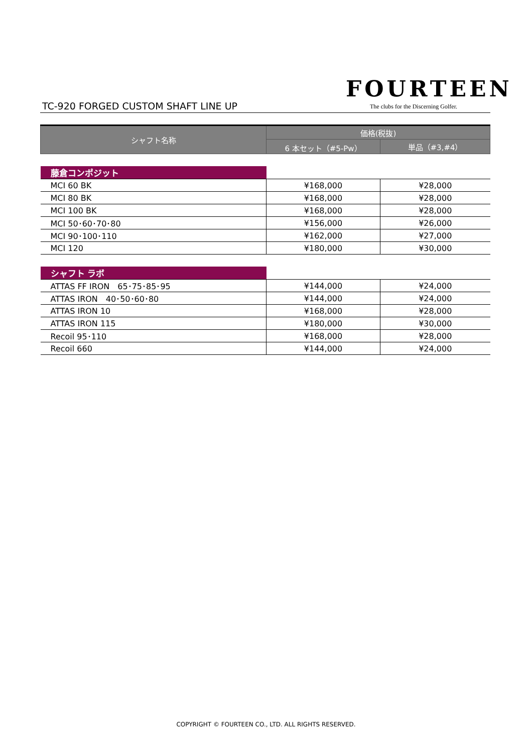TC-920 FORGED CUSTOM SHAFT LINE UP
FOURTEEN
The clubs for the Discerning Golfer.
| シャフト名称 | 価格(税抜) | |
| --- | --- | --- |
| | 6 本セット（#5-Pw） | 単品（#3,#4） |
| 藤倉コンポジット | | |
| MCI 60 BK | ¥168,000 | ¥28,000 |
| MCI 80 BK | ¥168,000 | ¥28,000 |
| MCI 100 BK | ¥168,000 | ¥28,000 |
| MCI 50･60･70･80 | ¥156,000 | ¥26,000 |
| MCI 90･100･110 | ¥162,000 | ¥27,000 |
| MCI 120 | ¥180,000 | ¥30,000 |
| シャフト ラボ | | |
| ATTAS FF IRON 65･75･85･95 | ¥144,000 | ¥24,000 |
| ATTAS IRON 40･50･60･80 | ¥144,000 | ¥24,000 |
| ATTAS IRON 10 | ¥168,000 | ¥28,000 |
| ATTAS IRON 115 | ¥180,000 | ¥30,000 |
| Recoil 95･110 | ¥168,000 | ¥28,000 |
| Recoil 660 | ¥144,000 | ¥24,000 |
COPYRIGHT © FOURTEEN CO., LTD. ALL RIGHTS RESERVED.